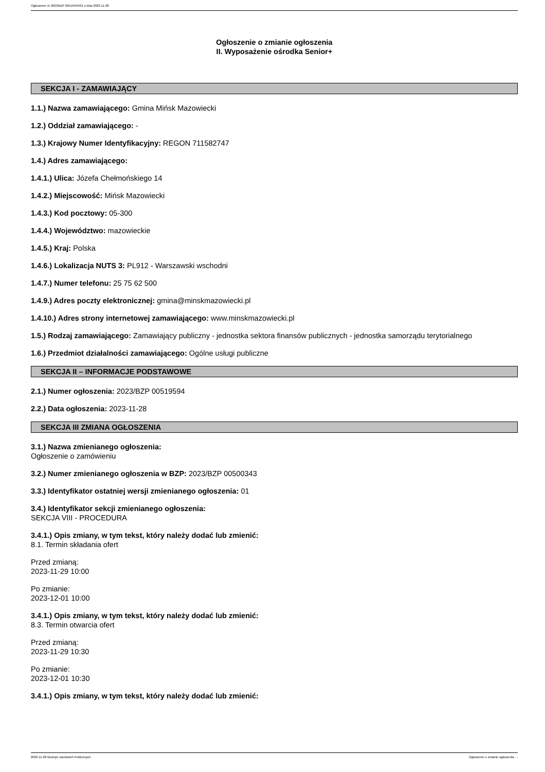Ogłoszenie nr 2023/BZP 00519594/01 z dnia 2023-11-28
Ogłoszenie o zmianie ogłoszenia
II. Wyposażenie ośrodka Senior+
SEKCJA I - ZAMAWIAJĄCY
1.1.) Nazwa zamawiającego: Gmina Mińsk Mazowiecki
1.2.) Oddział zamawiającego: -
1.3.) Krajowy Numer Identyfikacyjny: REGON 711582747
1.4.) Adres zamawiającego:
1.4.1.) Ulica: Józefa Chełmońskiego 14
1.4.2.) Miejscowość: Mińsk Mazowiecki
1.4.3.) Kod pocztowy: 05-300
1.4.4.) Województwo: mazowieckie
1.4.5.) Kraj: Polska
1.4.6.) Lokalizacja NUTS 3: PL912 - Warszawski wschodni
1.4.7.) Numer telefonu: 25 75 62 500
1.4.9.) Adres poczty elektronicznej: gmina@minskmazowiecki.pl
1.4.10.) Adres strony internetowej zamawiającego: www.minskmazowiecki.pl
1.5.) Rodzaj zamawiającego: Zamawiający publiczny - jednostka sektora finansów publicznych - jednostka samorządu terytorialnego
1.6.) Przedmiot działalności zamawiającego: Ogólne usługi publiczne
SEKCJA II – INFORMACJE PODSTAWOWE
2.1.) Numer ogłoszenia: 2023/BZP 00519594
2.2.) Data ogłoszenia: 2023-11-28
SEKCJA III ZMIANA OGŁOSZENIA
3.1.) Nazwa zmienianego ogłoszenia:
Ogłoszenie o zamówieniu
3.2.) Numer zmienianego ogłoszenia w BZP: 2023/BZP 00500343
3.3.) Identyfikator ostatniej wersji zmienianego ogłoszenia: 01
3.4.) Identyfikator sekcji zmienianego ogłoszenia:
SEKCJA VIII - PROCEDURA
3.4.1.) Opis zmiany, w tym tekst, który należy dodać lub zmienić:
8.1. Termin składania ofert
Przed zmianą:
2023-11-29 10:00
Po zmianie:
2023-12-01 10:00
3.4.1.) Opis zmiany, w tym tekst, który należy dodać lub zmienić:
8.3. Termin otwarcia ofert
Przed zmianą:
2023-11-29 10:30
Po zmianie:
2023-12-01 10:30
3.4.1.) Opis zmiany, w tym tekst, który należy dodać lub zmienić:
2023-11-28 Biuletyn Zamówień Publicznych Ogłoszenie o zmianie ogłoszenia - -